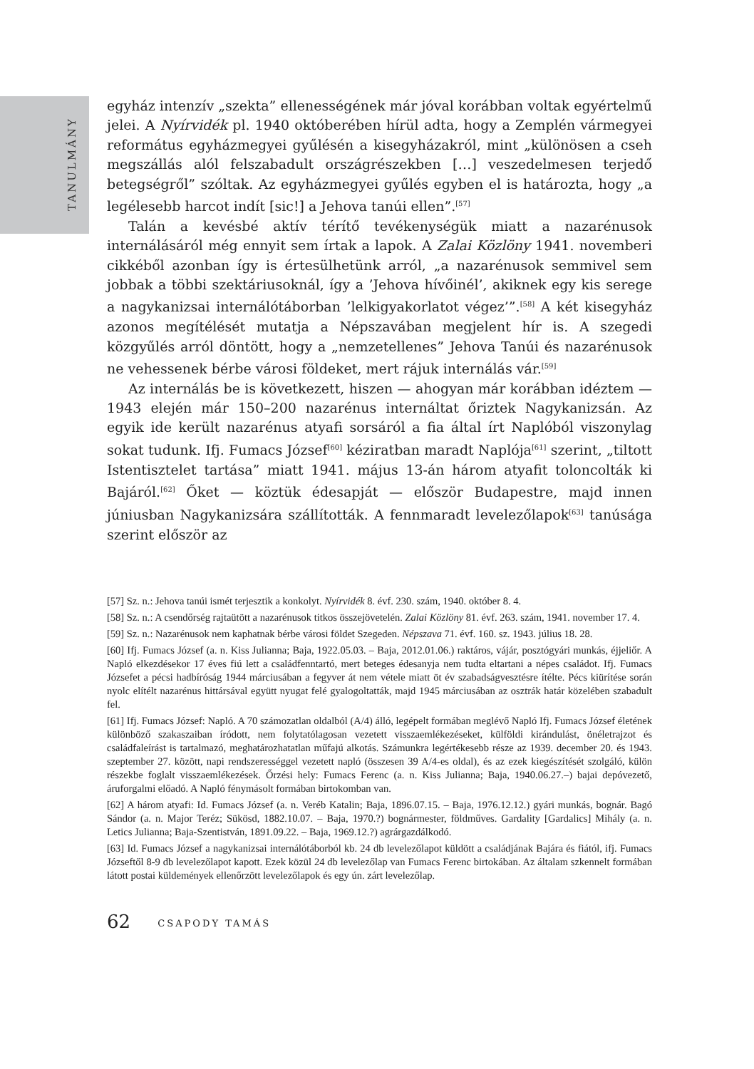TANULMÁNY
egyház intenzív „szekta” ellenességének már jóval korábban voltak egyértelmű jelei. A Nyírvidék pl. 1940 októberében hírül adta, hogy a Zemplén vármegyei református egyházmegyei gyűlésén a kisegyházakról, mint „különösen a cseh megszállás alól felszabadult országrészekben […] veszedelmesen terjedő betegségről” szóltak. Az egyházmegyei gyűlés egyben el is határozta, hogy „a legélesebb harcot indít [sic!] a Jehova tanúi ellen”.<sup>[57]</sup>
Talán a kevésbé aktív térítő tevékenységük miatt a nazarénusok internálásáról még ennyit sem írtak a lapok. A Zalai Közlöny 1941. novemberi cikkéből azonban így is értesülhetünk arról, „a nazarénusok semmivel sem jobbak a többi szektáriusoknál, így a ’Jehova hívőinél’, akiknek egy kis serege a nagykanizsai internálótáborban ’lelkigyakorlatot végez’”.<sup>[58]</sup> A két kisegyház azonos megítélését mutatja a Népszavában megjelent hír is. A szegedi közgyűlés arról döntött, hogy a „nemzetellenes” Jehova Tanúi és nazarénusok ne vehessenek bérbe városi földeket, mert rájuk internálás vár.<sup>[59]</sup>
Az internálás be is következett, hiszen — ahogyan már korábban idéztem — 1943 elején már 150–200 nazarénus internáltat őriztek Nagykanizsán. Az egyik ide került nazarénus atyafi sorsáról a fia által írt Naplóból viszonylag sokat tudunk. Ifj. Fumacs József<sup>[60]</sup> kéziratban maradt Naplója<sup>[61]</sup> szerint, „tiltott Istentisztelet tartása” miatt 1941. május 13-án három atyafit toloncolták ki Bajáról.<sup>[62]</sup> Őket — köztük édesapját — először Budapestre, majd innen júniusban Nagykanizsára szállították. A fennmaradt levelezőlapok<sup>[63]</sup> tanúsága szerint először az
[57] Sz. n.: Jehova tanúi ismét terjesztik a konkolyt. Nyírvidék 8. évf. 230. szám, 1940. október 8. 4.
[58] Sz. n.: A csendőrség rajtaütött a nazarénusok titkos összejövetelén. Zalai Közlöny 81. évf. 263. szám, 1941. november 17. 4.
[59] Sz. n.: Nazarénusok nem kaphatnak bérbe városi földet Szegeden. Népszava 71. évf. 160. sz. 1943. július 18. 28.
[60] Ifj. Fumacs József (a. n. Kiss Julianna; Baja, 1922.05.03. – Baja, 2012.01.06.) raktáros, vájár, posztógyári munkás, éjjeliőr. A Napló elkezdésekor 17 éves fiú lett a családfenntartó, mert beteges édesanyja nem tudta eltartani a népes családot. Ifj. Fumacs Józsefet a pécsi hadbíróság 1944 márciusában a fegyver át nem vétele miatt öt év szabadságvesztésre ítélte. Pécs kiürítése során nyolc elítélt nazarénus hittársával együtt nyugat felé gyalogoltatták, majd 1945 márciusában az osztrák határ közelében szabadult fel.
[61] Ifj. Fumacs József: Napló. A 70 számozatlan oldalból (A/4) álló, legépelt formában meglévő Napló Ifj. Fumacs József életének különböző szakaszaiban íródott, nem folytatólagosan vezetett visszaemlékezéseket, külföldi kirándulást, önéletrajzot és családfaleírást is tartalmazó, meghatározhatatlan műfajú alkotás. Számunkra legértékesebb része az 1939. december 20. és 1943. szeptember 27. között, napi rendszerességgel vezetett napló (összesen 39 A/4-es oldal), és az ezek kiegészítését szolgáló, külön részekbe foglalt visszaemlékezések. Őrzési hely: Fumacs Ferenc (a. n. Kiss Julianna; Baja, 1940.06.27.–) bajai depóvezető, áruforgalmi előadó. A Napló fénymásolt formában birtokomban van.
[62] A három atyafi: Id. Fumacs József (a. n. Veréb Katalin; Baja, 1896.07.15. – Baja, 1976.12.12.) gyári munkás, bognár. Bagó Sándor (a. n. Major Teréz; Sükösd, 1882.10.07. – Baja, 1970.?) bognármester, földműves. Gardality [Gardalics] Mihály (a. n. Letics Julianna; Baja-Szentistván, 1891.09.22. – Baja, 1969.12.?) agrárgazdálkodó.
[63] Id. Fumacs József a nagykanizsai internálótáborból kb. 24 db levelezőlapot küldött a családjának Bajára és fiától, ifj. Fumacs Józseftől 8-9 db levelezőlapot kapott. Ezek közül 24 db levelezőlap van Fumacs Ferenc birtokában. Az általam szkennelt formában látott postai küldemények ellenőrzött levelezőlapok és egy ún. zárt levelezőlap.
62 CSAPODY TAMÁS